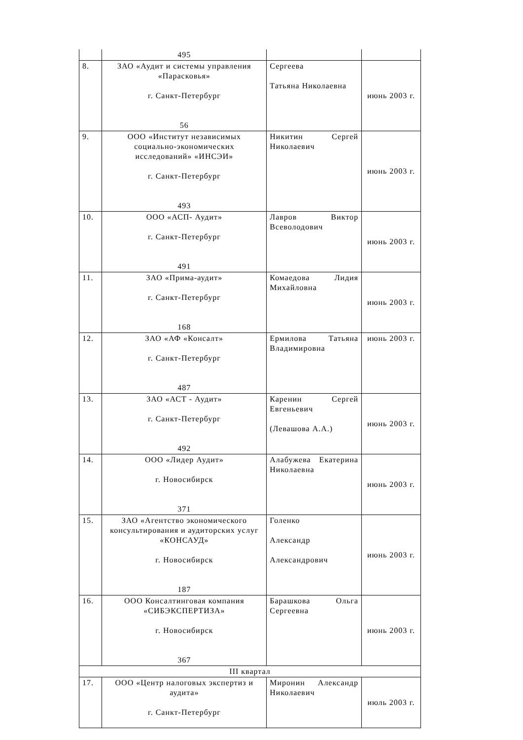| | 495 | | |
| 8. | ЗАО «Аудит и системы управления «Парасковья» г. Санкт-Петербург 56 | Сергеева Татьяна Николаевна | июнь 2003 г. |
| 9. | ООО «Институт независимых социально-экономических исследований» «ИНСЭИ» г. Санкт-Петербург 493 | Никитин Сергей Николаевич | июнь 2003 г. |
| 10. | ООО «АСП- Аудит» г. Санкт-Петербург 491 | Лавров Виктор Всеволодович | июнь 2003 г. |
| 11. | ЗАО «Прима-аудит» г. Санкт-Петербург 168 | Комаедова Лидия Михайловна | июнь 2003 г. |
| 12. | ЗАО «АФ «Консалт» г. Санкт-Петербург 487 | Ермилова Татьяна Владимировна | июнь 2003 г. |
| 13. | ЗАО «АСТ - Аудит» г. Санкт-Петербург 492 | Каренин Сергей Евгеньевич (Левашова А.А.) | июнь 2003 г. |
| 14. | ООО «Лидер Аудит» г. Новосибирск 371 | Алабужева Екатерина Николаевна | июнь 2003 г. |
| 15. | ЗАО «Агентство экономического консультирования и аудиторских услуг «КОНСАУД» г. Новосибирск 187 | Голенко Александр Александрович | июнь 2003 г. |
| 16. | ООО Консалтинговая компания «СИБЭКСПЕРТИЗА» г. Новосибирск 367 | Барашкова Ольга Сергеевна | июнь 2003 г. |
| III квартал | | | |
| 17. | ООО «Центр налоговых экспертиз и аудита» г. Санкт-Петербург | Миронин Александр Николаевич | июль 2003 г. |